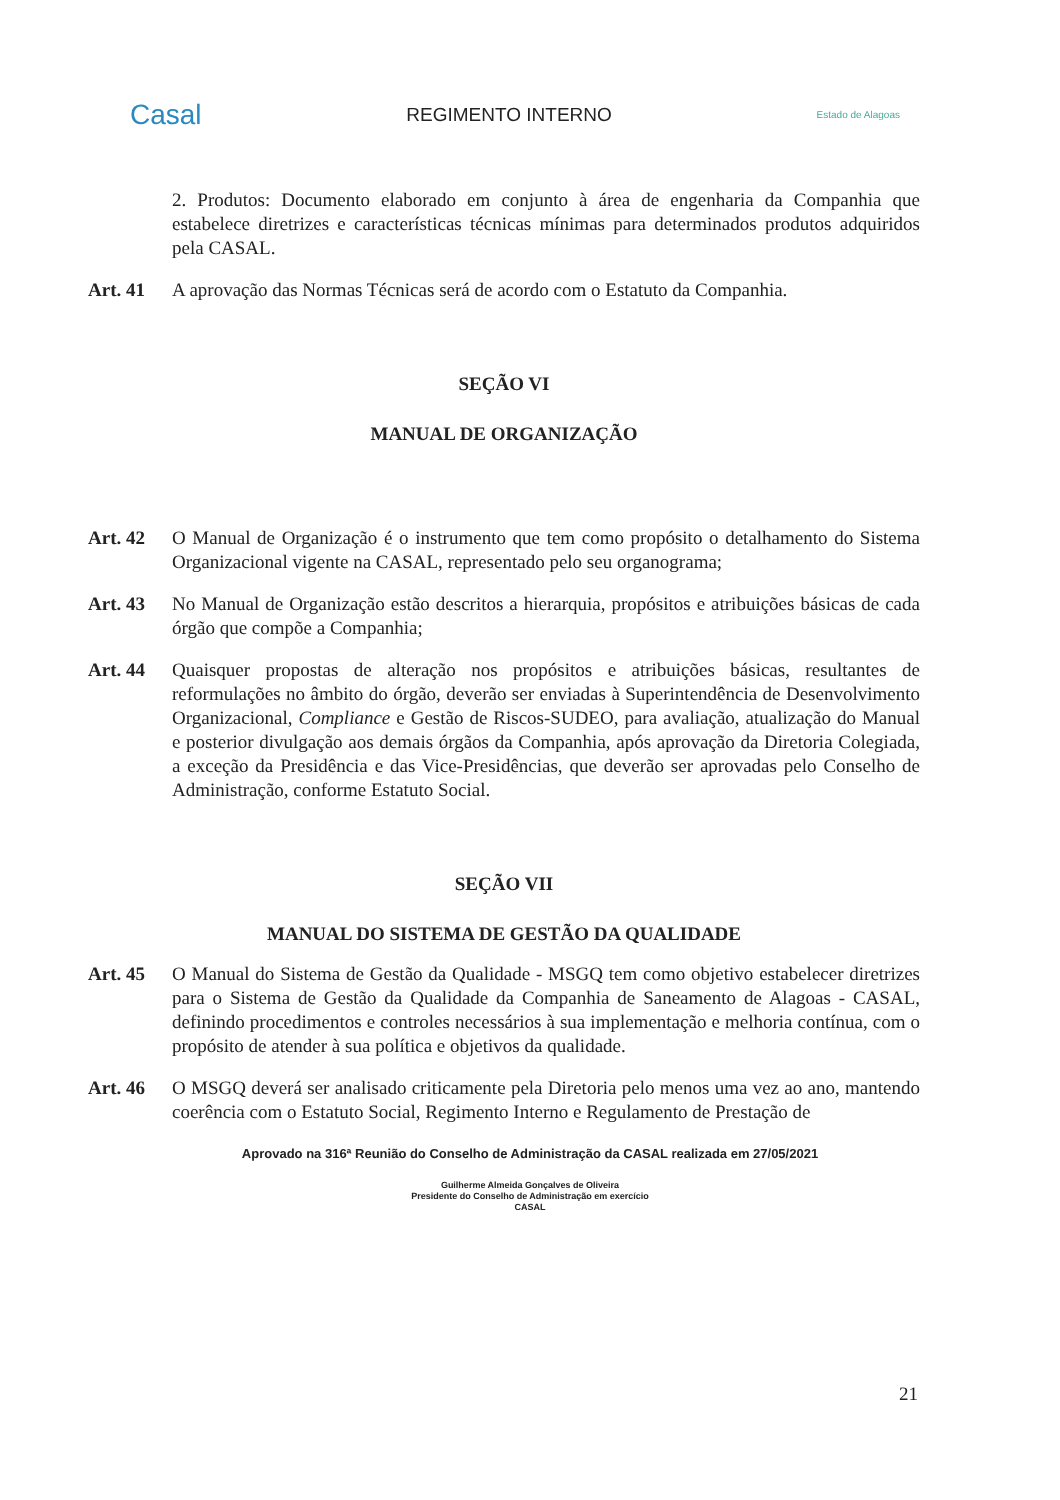Casal
REGIMENTO INTERNO
Estado de Alagoas
2. Produtos: Documento elaborado em conjunto à área de engenharia da Companhia que estabelece diretrizes e características técnicas mínimas para determinados produtos adquiridos pela CASAL.
Art. 41 A aprovação das Normas Técnicas será de acordo com o Estatuto da Companhia.
SEÇÃO VI
MANUAL DE ORGANIZAÇÃO
Art. 42 O Manual de Organização é o instrumento que tem como propósito o detalhamento do Sistema Organizacional vigente na CASAL, representado pelo seu organograma;
Art. 43 No Manual de Organização estão descritos a hierarquia, propósitos e atribuições básicas de cada órgão que compõe a Companhia;
Art. 44 Quaisquer propostas de alteração nos propósitos e atribuições básicas, resultantes de reformulações no âmbito do órgão, deverão ser enviadas à Superintendência de Desenvolvimento Organizacional, Compliance e Gestão de Riscos-SUDEO, para avaliação, atualização do Manual e posterior divulgação aos demais órgãos da Companhia, após aprovação da Diretoria Colegiada, a exceção da Presidência e das Vice-Presidências, que deverão ser aprovadas pelo Conselho de Administração, conforme Estatuto Social.
SEÇÃO VII
MANUAL DO SISTEMA DE GESTÃO DA QUALIDADE
Art. 45 O Manual do Sistema de Gestão da Qualidade - MSGQ tem como objetivo estabelecer diretrizes para o Sistema de Gestão da Qualidade da Companhia de Saneamento de Alagoas - CASAL, definindo procedimentos e controles necessários à sua implementação e melhoria contínua, com o propósito de atender à sua política e objetivos da qualidade.
Art. 46 O MSGQ deverá ser analisado criticamente pela Diretoria pelo menos uma vez ao ano, mantendo coerência com o Estatuto Social, Regimento Interno e Regulamento de Prestação de
Aprovado na 316ª Reunião do Conselho de Administração da CASAL realizada em 27/05/2021
Guilherme Almeida Gonçalves de Oliveira
Presidente do Conselho de Administração em exercício
CASAL
21